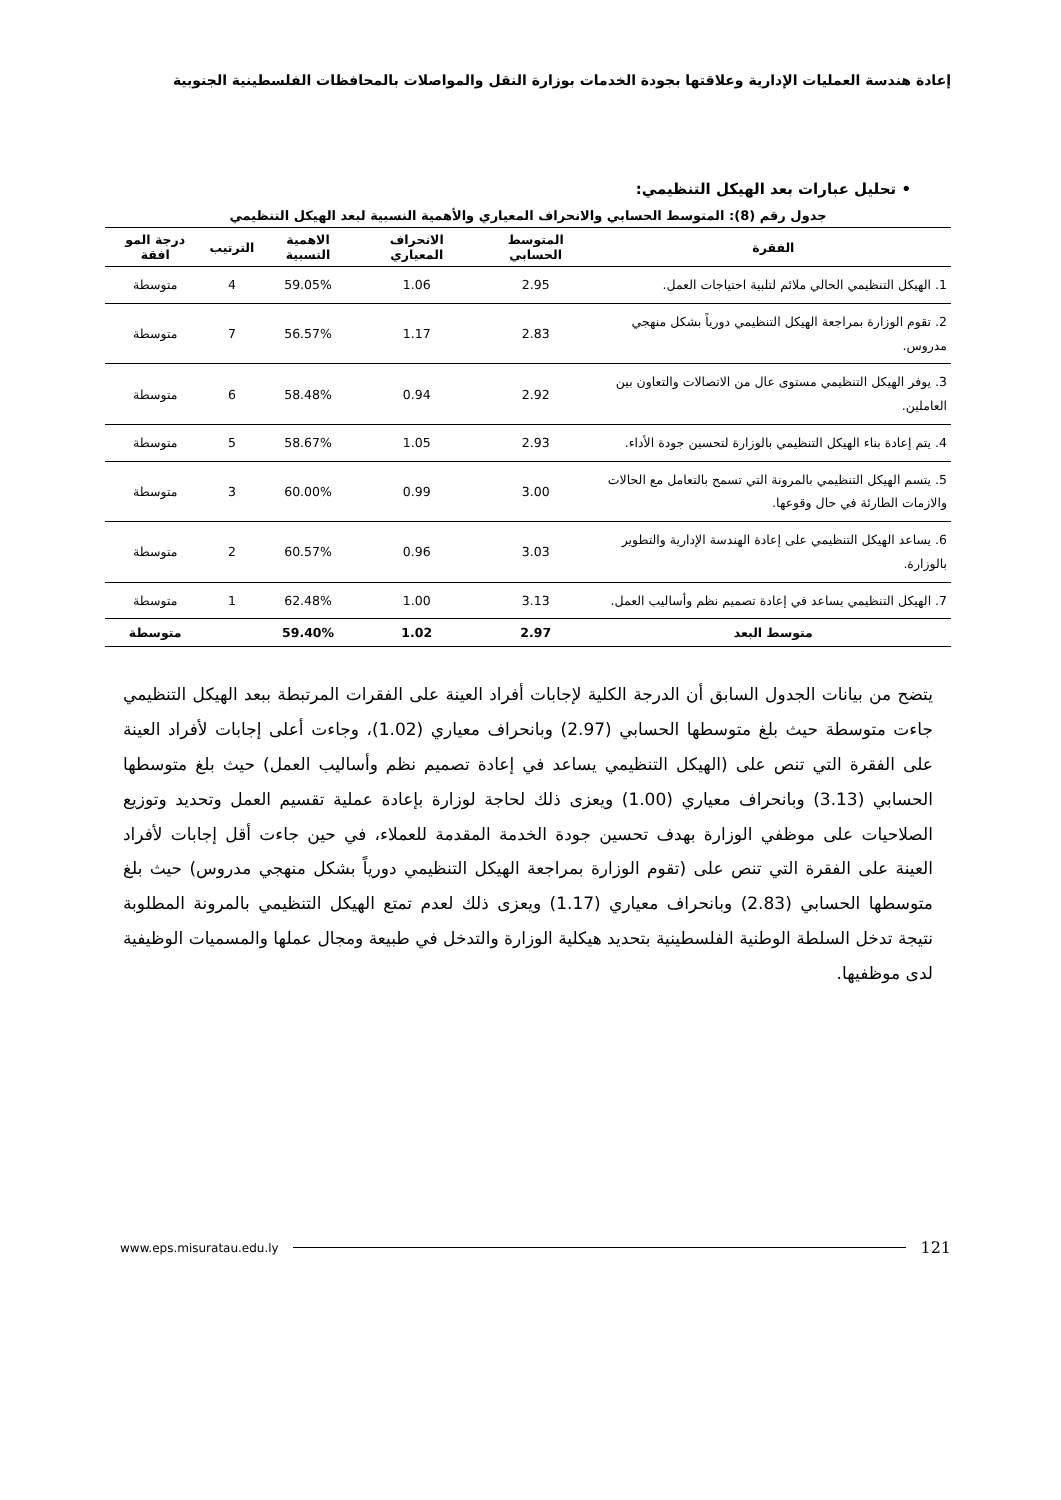إعادة هندسة العمليات الإدارية وعلاقتها بجودة الخدمات بوزارة النقل والمواصلات بالمحافظات الفلسطينية الجنوبية
• تحليل عبارات بعد الهيكل التنظيمي:
جدول رقم (8): المتوسط الحسابي والانحراف المعياري والأهمية النسبية لبعد الهيكل التنظيمي
| الفقرة | المتوسط الحسابي | الانحراف المعياري | الاهمية النسبية | الترتيب | درجة المو افقة |
| --- | --- | --- | --- | --- | --- |
| 1. الهيكل التنظيمي الحالي ملائم لتلبية احتياجات العمل. | 2.95 | 1.06 | 59.05% | 4 | متوسطة |
| 2. تقوم الوزارة بمراجعة الهيكل التنظيمي دورياً بشكل منهجي مدروس. | 2.83 | 1.17 | 56.57% | 7 | متوسطة |
| 3. يوفر الهيكل التنظيمي مستوى عال من الاتصالات والتعاون بين العاملين. | 2.92 | 0.94 | 58.48% | 6 | متوسطة |
| 4. يتم إعادة بناء الهيكل التنظيمي بالوزارة لتحسين جودة الأداء. | 2.93 | 1.05 | 58.67% | 5 | متوسطة |
| 5. يتسم الهيكل التنظيمي بالمرونة التي تسمح بالتعامل مع الحالات والازمات الطارئة في حال وقوعها. | 3.00 | 0.99 | 60.00% | 3 | متوسطة |
| 6. يساعد الهيكل التنظيمي على إعادة الهندسة الإدارية والتطوير بالوزارة. | 3.03 | 0.96 | 60.57% | 2 | متوسطة |
| 7. الهيكل التنظيمي يساعد في إعادة تصميم نظم وأساليب العمل. | 3.13 | 1.00 | 62.48% | 1 | متوسطة |
| متوسط البعد | 2.97 | 1.02 | 59.40% | | متوسطة |
يتضح من بيانات الجدول السابق أن الدرجة الكلية لإجابات أفراد العينة على الفقرات المرتبطة ببعد الهيكل التنظيمي جاءت متوسطة حيث بلغ متوسطها الحسابي (2.97) وبانحراف معياري (1.02)، وجاءت أعلى إجابات لأفراد العينة على الفقرة التي تنص على (الهيكل التنظيمي يساعد في إعادة تصميم نظم وأساليب العمل) حيث بلغ متوسطها الحسابي (3.13) وبانحراف معياري (1.00) ويعزى ذلك لحاجة لوزارة بإعادة عملية تقسيم العمل وتحديد وتوزيع الصلاحيات على موظفي الوزارة بهدف تحسين جودة الخدمة المقدمة للعملاء، في حين جاءت أقل إجابات لأفراد العينة على الفقرة التي تنص على (تقوم الوزارة بمراجعة الهيكل التنظيمي دورياً بشكل منهجي مدروس) حيث بلغ متوسطها الحسابي (2.83) وبانحراف معياري (1.17) ويعزى ذلك لعدم تمتع الهيكل التنظيمي بالمرونة المطلوبة نتيجة تدخل السلطة الوطنية الفلسطينية بتحديد هيكلية الوزارة والتدخل في طبيعة ومجال عملها والمسميات الوظيفية لدى موظفيها.
www.eps.misuratau.edu.ly 121